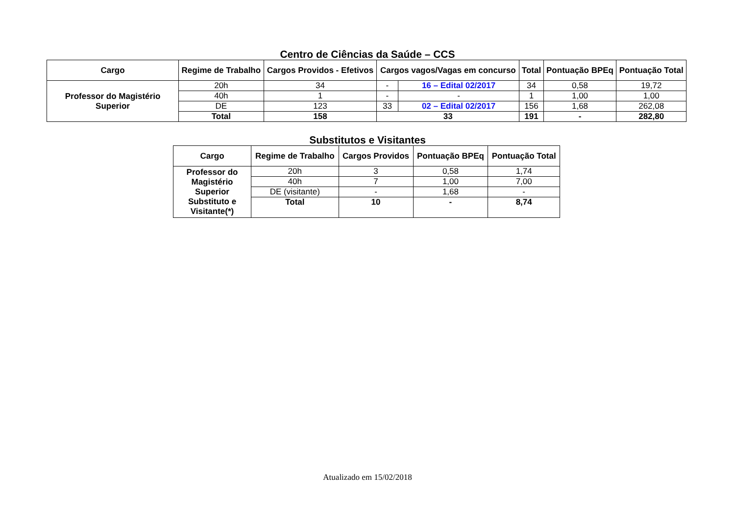Centro de Ciências da Saúde – CCS
| Cargo | Regime de Trabalho | Cargos Providos - Efetivos | Cargos vagos/Vagas em concurso | | Total | Pontuação BPEq | Pontuação Total |
| --- | --- | --- | --- | --- | --- | --- | --- |
| Professor do Magistério Superior | 20h | 34 | - | 16 – Edital 02/2017 | 34 | 0,58 | 19,72 |
| | 40h | 1 | - | - | 1 | 1,00 | 1,00 |
| | DE | 123 | 33 | 02 – Edital 02/2017 | 156 | 1,68 | 262,08 |
| | Total | 158 | 33 | | 191 | - | 282,80 |
Substitutos e Visitantes
| Cargo | Regime de Trabalho | Cargos Providos | Pontuação BPEq | Pontuação Total |
| --- | --- | --- | --- | --- |
| Professor do Magistério Superior Substituto e Visitante(*) | 20h | 3 | 0,58 | 1,74 |
| | 40h | 7 | 1,00 | 7,00 |
| | DE (visitante) | - | 1,68 | - |
| | Total | 10 | - | 8,74 |
Atualizado em 15/02/2018